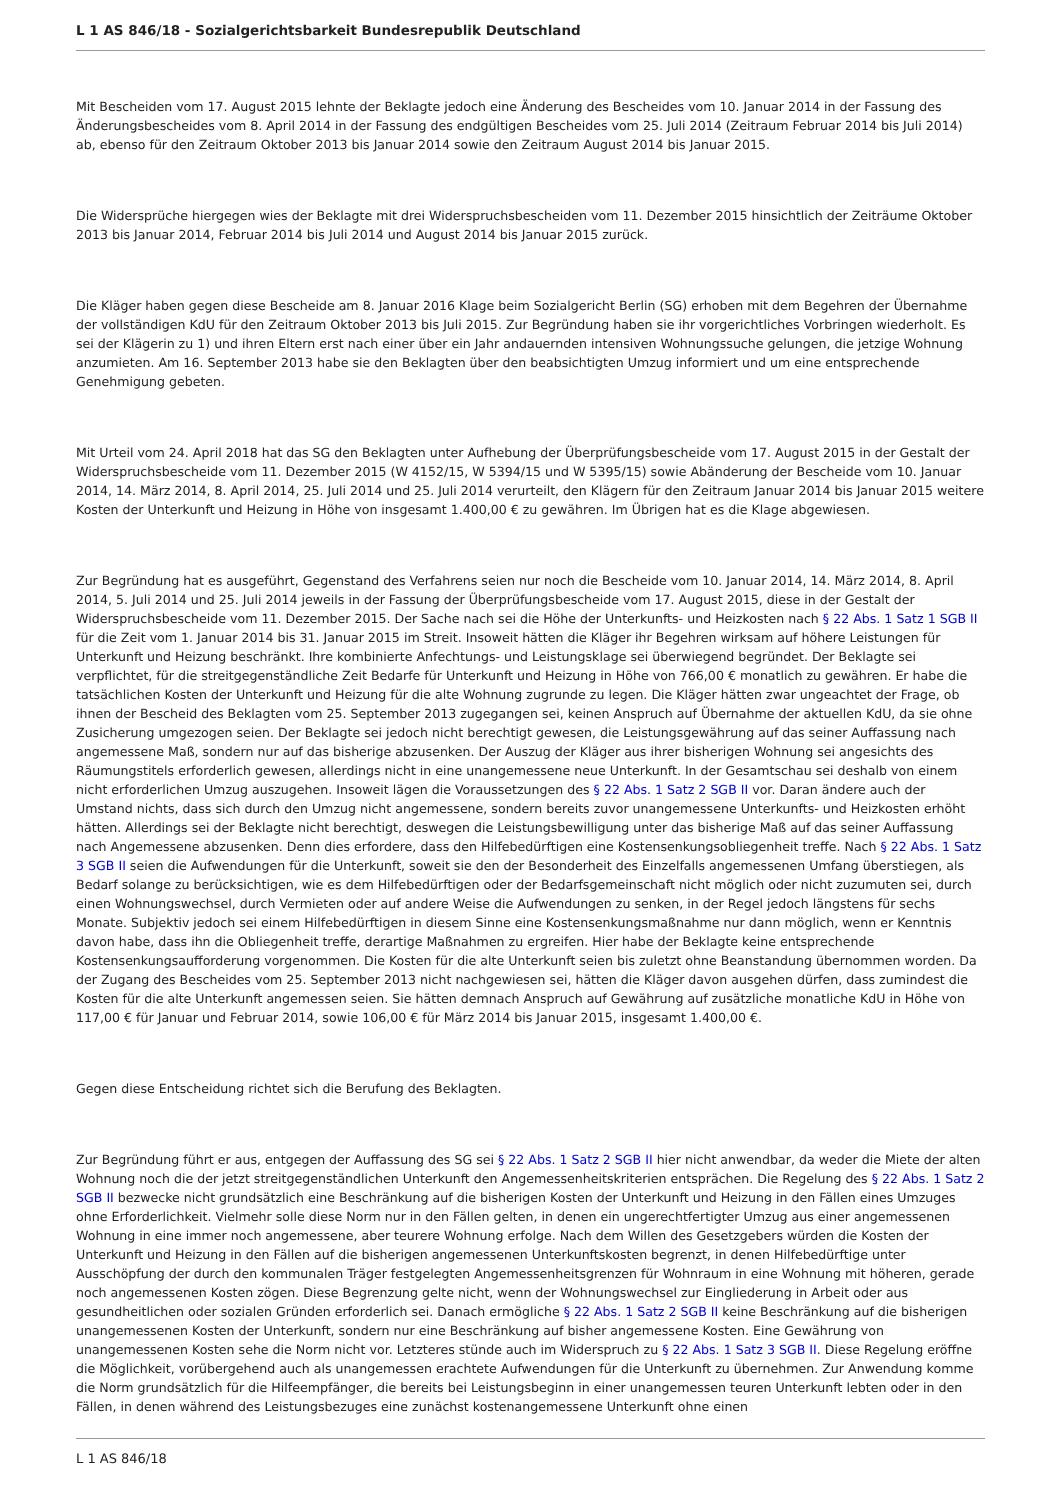L 1 AS 846/18 - Sozialgerichtsbarkeit Bundesrepublik Deutschland
Mit Bescheiden vom 17. August 2015 lehnte der Beklagte jedoch eine Änderung des Bescheides vom 10. Januar 2014 in der Fassung des Änderungsbescheides vom 8. April 2014 in der Fassung des endgültigen Bescheides vom 25. Juli 2014 (Zeitraum Februar 2014 bis Juli 2014) ab, ebenso für den Zeitraum Oktober 2013 bis Januar 2014 sowie den Zeitraum August 2014 bis Januar 2015.
Die Widersprüche hiergegen wies der Beklagte mit drei Widerspruchsbescheiden vom 11. Dezember 2015 hinsichtlich der Zeiträume Oktober 2013 bis Januar 2014, Februar 2014 bis Juli 2014 und August 2014 bis Januar 2015 zurück.
Die Kläger haben gegen diese Bescheide am 8. Januar 2016 Klage beim Sozialgericht Berlin (SG) erhoben mit dem Begehren der Übernahme der vollständigen KdU für den Zeitraum Oktober 2013 bis Juli 2015. Zur Begründung haben sie ihr vorgerichtliches Vorbringen wiederholt. Es sei der Klägerin zu 1) und ihren Eltern erst nach einer über ein Jahr andauernden intensiven Wohnungssuche gelungen, die jetzige Wohnung anzumieten. Am 16. September 2013 habe sie den Beklagten über den beabsichtigten Umzug informiert und um eine entsprechende Genehmigung gebeten.
Mit Urteil vom 24. April 2018 hat das SG den Beklagten unter Aufhebung der Überprüfungsbescheide vom 17. August 2015 in der Gestalt der Widerspruchsbescheide vom 11. Dezember 2015 (W 4152/15, W 5394/15 und W 5395/15) sowie Abänderung der Bescheide vom 10. Januar 2014, 14. März 2014, 8. April 2014, 25. Juli 2014 und 25. Juli 2014 verurteilt, den Klägern für den Zeitraum Januar 2014 bis Januar 2015 weitere Kosten der Unterkunft und Heizung in Höhe von insgesamt 1.400,00 € zu gewähren. Im Übrigen hat es die Klage abgewiesen.
Zur Begründung hat es ausgeführt, Gegenstand des Verfahrens seien nur noch die Bescheide vom 10. Januar 2014, 14. März 2014, 8. April 2014, 5. Juli 2014 und 25. Juli 2014 jeweils in der Fassung der Überprüfungsbescheide vom 17. August 2015, diese in der Gestalt der Widerspruchsbescheide vom 11. Dezember 2015. Der Sache nach sei die Höhe der Unterkunfts- und Heizkosten nach § 22 Abs. 1 Satz 1 SGB II für die Zeit vom 1. Januar 2014 bis 31. Januar 2015 im Streit. Insoweit hätten die Kläger ihr Begehren wirksam auf höhere Leistungen für Unterkunft und Heizung beschränkt. Ihre kombinierte Anfechtungs- und Leistungsklage sei überwiegend begründet. Der Beklagte sei verpflichtet, für die streitgegenständliche Zeit Bedarfe für Unterkunft und Heizung in Höhe von 766,00 € monatlich zu gewähren. Er habe die tatsächlichen Kosten der Unterkunft und Heizung für die alte Wohnung zugrunde zu legen. Die Kläger hätten zwar ungeachtet der Frage, ob ihnen der Bescheid des Beklagten vom 25. September 2013 zugegangen sei, keinen Anspruch auf Übernahme der aktuellen KdU, da sie ohne Zusicherung umgezogen seien. Der Beklagte sei jedoch nicht berechtigt gewesen, die Leistungsgewährung auf das seiner Auffassung nach angemessene Maß, sondern nur auf das bisherige abzusenken. Der Auszug der Kläger aus ihrer bisherigen Wohnung sei angesichts des Räumungstitels erforderlich gewesen, allerdings nicht in eine unangemessene neue Unterkunft. In der Gesamtschau sei deshalb von einem nicht erforderlichen Umzug auszugehen. Insoweit lägen die Voraussetzungen des § 22 Abs. 1 Satz 2 SGB II vor. Daran ändere auch der Umstand nichts, dass sich durch den Umzug nicht angemessene, sondern bereits zuvor unangemessene Unterkunfts- und Heizkosten erhöht hätten. Allerdings sei der Beklagte nicht berechtigt, deswegen die Leistungsbewilligung unter das bisherige Maß auf das seiner Auffassung nach Angemessene abzusenken. Denn dies erfordere, dass den Hilfebedürftigen eine Kostensenkungsobliegenheit treffe. Nach § 22 Abs. 1 Satz 3 SGB II seien die Aufwendungen für die Unterkunft, soweit sie den der Besonderheit des Einzelfalls angemessenen Umfang überstiegen, als Bedarf solange zu berücksichtigen, wie es dem Hilfebedürftigen oder der Bedarfsgemeinschaft nicht möglich oder nicht zuzumuten sei, durch einen Wohnungswechsel, durch Vermieten oder auf andere Weise die Aufwendungen zu senken, in der Regel jedoch längstens für sechs Monate. Subjektiv jedoch sei einem Hilfebedürftigen in diesem Sinne eine Kostensenkungsmaßnahme nur dann möglich, wenn er Kenntnis davon habe, dass ihn die Obliegenheit treffe, derartige Maßnahmen zu ergreifen. Hier habe der Beklagte keine entsprechende Kostensenkungsaufforderung vorgenommen. Die Kosten für die alte Unterkunft seien bis zuletzt ohne Beanstandung übernommen worden. Da der Zugang des Bescheides vom 25. September 2013 nicht nachgewiesen sei, hätten die Kläger davon ausgehen dürfen, dass zumindest die Kosten für die alte Unterkunft angemessen seien. Sie hätten demnach Anspruch auf Gewährung auf zusätzliche monatliche KdU in Höhe von 117,00 € für Januar und Februar 2014, sowie 106,00 € für März 2014 bis Januar 2015, insgesamt 1.400,00 €.
Gegen diese Entscheidung richtet sich die Berufung des Beklagten.
Zur Begründung führt er aus, entgegen der Auffassung des SG sei § 22 Abs. 1 Satz 2 SGB II hier nicht anwendbar, da weder die Miete der alten Wohnung noch die der jetzt streitgegenständlichen Unterkunft den Angemessenheitskriterien entsprächen. Die Regelung des § 22 Abs. 1 Satz 2 SGB II bezwecke nicht grundsätzlich eine Beschränkung auf die bisherigen Kosten der Unterkunft und Heizung in den Fällen eines Umzuges ohne Erforderlichkeit. Vielmehr solle diese Norm nur in den Fällen gelten, in denen ein ungerechtfertigter Umzug aus einer angemessenen Wohnung in eine immer noch angemessene, aber teurere Wohnung erfolge. Nach dem Willen des Gesetzgebers würden die Kosten der Unterkunft und Heizung in den Fällen auf die bisherigen angemessenen Unterkunftskosten begrenzt, in denen Hilfebedürftige unter Ausschöpfung der durch den kommunalen Träger festgelegten Angemessenheitsgrenzen für Wohnraum in eine Wohnung mit höheren, gerade noch angemessenen Kosten zögen. Diese Begrenzung gelte nicht, wenn der Wohnungswechsel zur Eingliederung in Arbeit oder aus gesundheitlichen oder sozialen Gründen erforderlich sei. Danach ermögliche § 22 Abs. 1 Satz 2 SGB II keine Beschränkung auf die bisherigen unangemessenen Kosten der Unterkunft, sondern nur eine Beschränkung auf bisher angemessene Kosten. Eine Gewährung von unangemessenen Kosten sehe die Norm nicht vor. Letzteres stünde auch im Widerspruch zu § 22 Abs. 1 Satz 3 SGB II. Diese Regelung eröffne die Möglichkeit, vorübergehend auch als unangemessen erachtete Aufwendungen für die Unterkunft zu übernehmen. Zur Anwendung komme die Norm grundsätzlich für die Hilfeempfänger, die bereits bei Leistungsbeginn in einer unangemessen teuren Unterkunft lebten oder in den Fällen, in denen während des Leistungsbezuges eine zunächst kostenangemessene Unterkunft ohne einen
L 1 AS 846/18